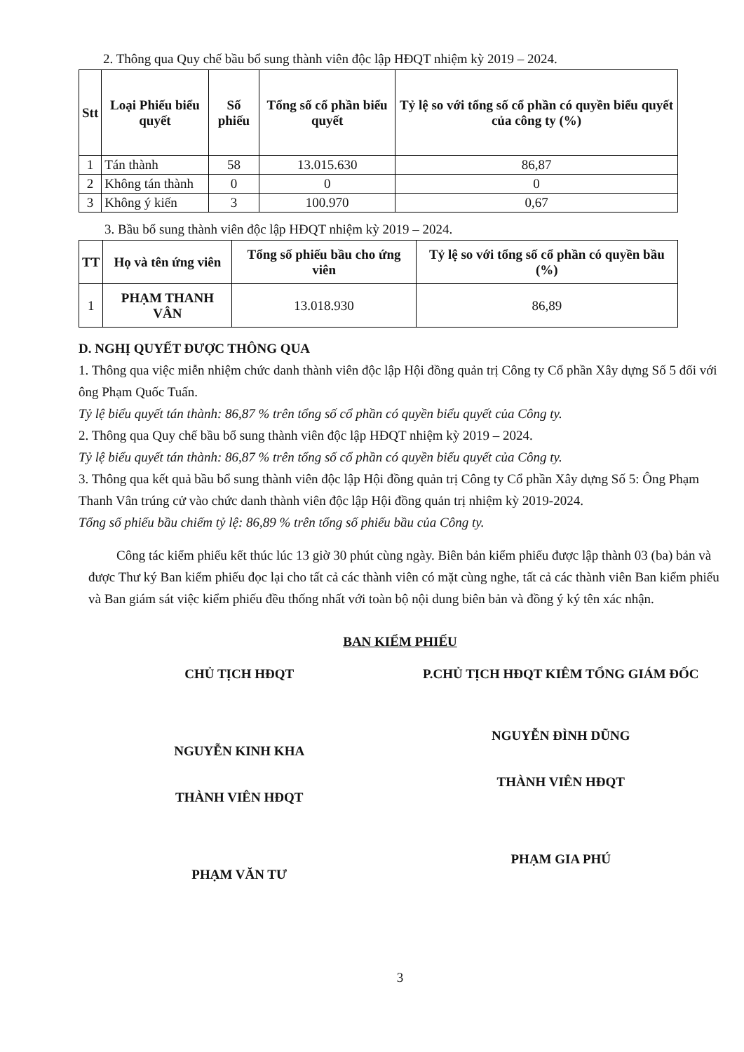2. Thông qua Quy chế bầu bổ sung thành viên độc lập HĐQT nhiệm kỳ 2019 – 2024.
| Stt | Loại Phiếu biểu quyết | Số phiếu | Tổng số cổ phần biểu quyết | Tỷ lệ so với tổng số cổ phần có quyền biểu quyết của công ty (%) |
| --- | --- | --- | --- | --- |
| 1 | Tán thành | 58 | 13.015.630 | 86,87 |
| 2 | Không tán thành | 0 | 0 | 0 |
| 3 | Không ý kiến | 3 | 100.970 | 0,67 |
3. Bầu bổ sung thành viên độc lập HĐQT nhiệm kỳ 2019 – 2024.
| TT | Họ và tên ứng viên | Tổng số phiếu bầu cho ứng viên | Tỷ lệ so với tổng số cổ phần có quyền bầu (%) |
| --- | --- | --- | --- |
| 1 | PHẠM THANH VÂN | 13.018.930 | 86,89 |
D. NGHỊ QUYẾT ĐƯỢC THÔNG QUA
1. Thông qua việc miễn nhiệm chức danh thành viên độc lập Hội đồng quản trị Công ty Cổ phần Xây dựng Số 5 đối với ông Phạm Quốc Tuấn.
Tỷ lệ biểu quyết tán thành: 86,87 % trên tổng số cổ phần có quyền biểu quyết của Công ty.
2. Thông qua Quy chế bầu bổ sung thành viên độc lập HĐQT nhiệm kỳ 2019 – 2024.
Tỷ lệ biểu quyết tán thành: 86,87 % trên tổng số cổ phần có quyền biểu quyết của Công ty.
3. Thông qua kết quả bầu bổ sung thành viên độc lập Hội đồng quản trị Công ty Cổ phần Xây dựng Số 5: Ông Phạm Thanh Vân trúng cử vào chức danh thành viên độc lập Hội đồng quản trị nhiệm kỳ 2019-2024.
Tổng số phiếu bầu chiếm tỷ lệ: 86,89 % trên tổng số phiếu bầu của Công ty.
Công tác kiểm phiếu kết thúc lúc 13 giờ 30 phút cùng ngày. Biên bản kiểm phiếu được lập thành 03 (ba) bản và được Thư ký Ban kiểm phiếu đọc lại cho tất cả các thành viên có mặt cùng nghe, tất cả các thành viên Ban kiểm phiếu và Ban giám sát việc kiểm phiếu đều thống nhất với toàn bộ nội dung biên bản và đồng ý ký tên xác nhận.
BAN KIỂM PHIẾU
CHỦ TỊCH HĐQT
NGUYỄN KINH KHA
THÀNH VIÊN HĐQT
PHẠM VĂN TƯ
P.CHỦ TỊCH HĐQT KIÊM TỔNG GIÁM ĐỐC
NGUYỄN ĐÌNH DŨNG
THÀNH VIÊN HĐQT
PHẠM GIA PHÚ
3